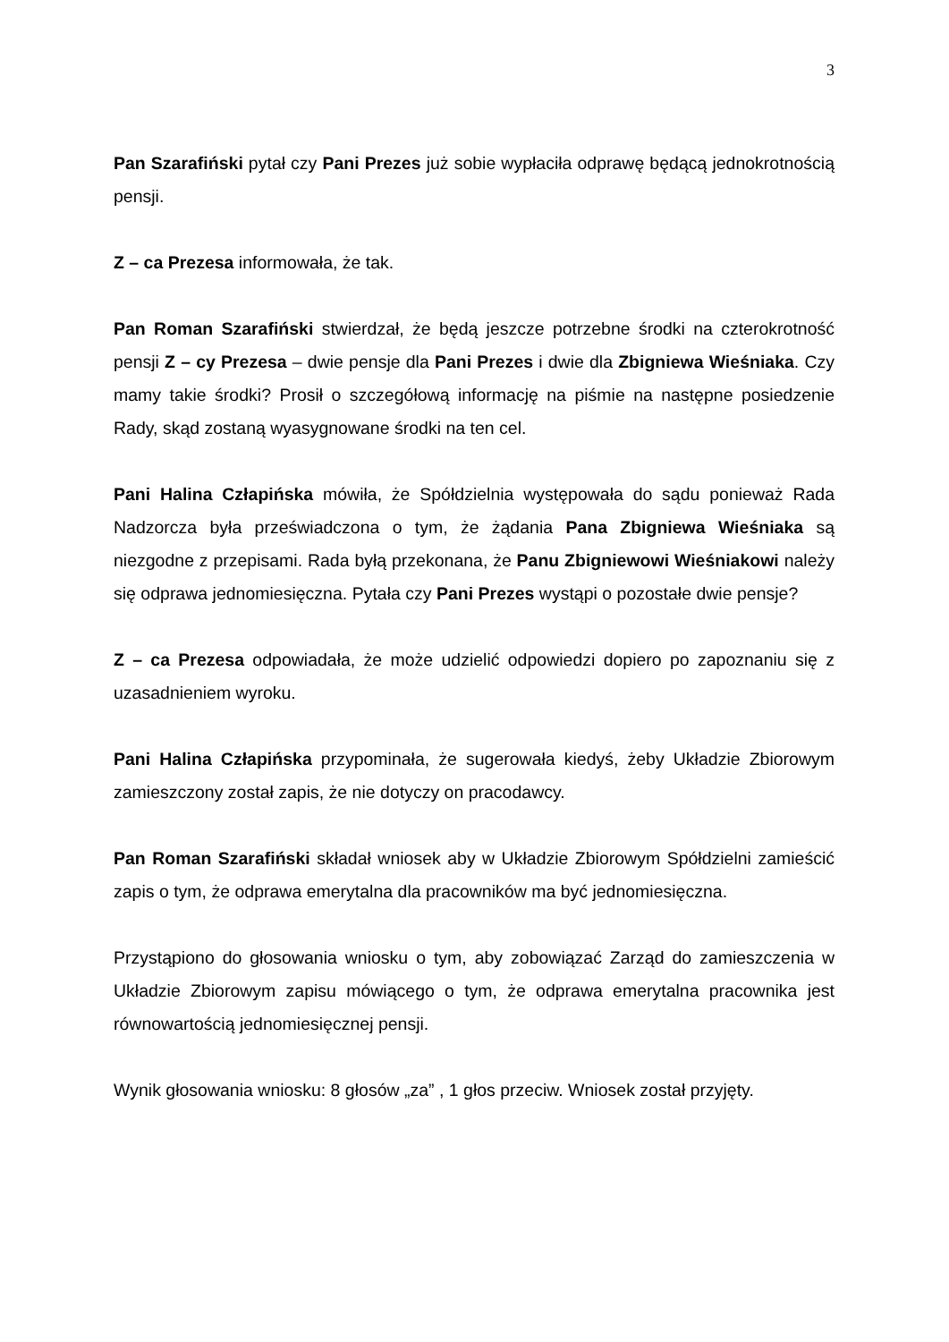3
Pan Szarafiński pytał czy Pani Prezes już sobie wypłaciła odprawę będącą jednokrotnością pensji.
Z – ca Prezesa informowała, że tak.
Pan Roman Szarafiński stwierdzał, że będą jeszcze potrzebne środki na czterokrotność pensji Z – cy Prezesa – dwie pensje dla Pani Prezes i dwie dla Zbigniewa Wieśniaka. Czy mamy takie środki? Prosił o szczegółową informację na piśmie na następne posiedzenie Rady, skąd zostaną wyasygnowane środki na ten cel.
Pani Halina Człapińska mówiła, że Spółdzielnia występowała do sądu ponieważ Rada Nadzorcza była przeświadczona o tym, że żądania Pana Zbigniewa Wieśniaka są niezgodne z przepisami. Rada byłą przekonana, że Panu Zbigniewowi Wieśniakowi należy się odprawa jednomiesięczna. Pytała czy Pani Prezes wystąpi o pozostałe dwie pensje?
Z – ca Prezesa odpowiadała, że może udzielić odpowiedzi dopiero po zapoznaniu się z uzasadnieniem wyroku.
Pani Halina Człapińska przypominała, że sugerowała kiedyś, żeby Układzie Zbiorowym zamieszczony został zapis, że nie dotyczy on pracodawcy.
Pan Roman Szarafiński składał wniosek aby w Układzie Zbiorowym Spółdzielni zamieścić zapis o tym, że odprawa emerytalna dla pracowników ma być jednomiesięczna.
Przystąpiono do głosowania wniosku o tym, aby zobowiązać Zarząd do zamieszczenia w Układzie Zbiorowym zapisu mówiącego o tym, że odprawa emerytalna pracownika jest równowartością jednomiesięcznej pensji.
Wynik głosowania wniosku: 8 głosów „za” , 1 głos przeciw. Wniosek został przyjęty.